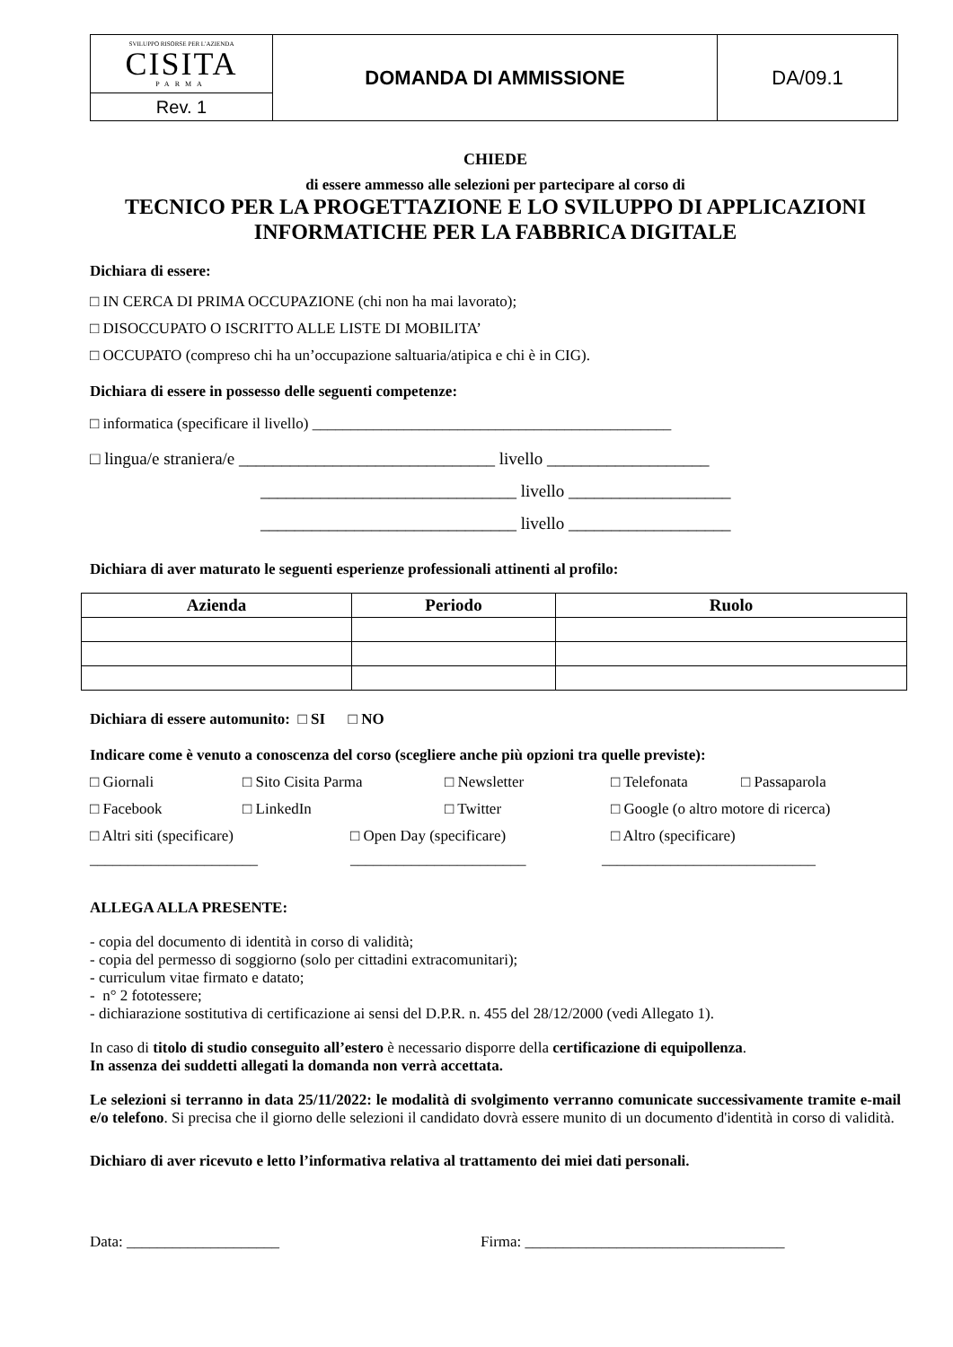| SVILUPPO RISORSE PER L'AZIENDA CISITA PARMA | DOMANDA DI AMMISSIONE | DA/09.1 |
| Rev. 1 | | |
CHIEDE
di essere ammesso alle selezioni per partecipare al corso di
TECNICO PER LA PROGETTAZIONE E LO SVILUPPO DI APPLICAZIONI INFORMATICHE PER LA FABBRICA DIGITALE
Dichiara di essere:
□ IN CERCA DI PRIMA OCCUPAZIONE (chi non ha mai lavorato);
□ DISOCCUPATO O ISCRITTO ALLE LISTE DI MOBILITA’
□ OCCUPATO (compreso chi ha un’occupazione saltuaria/atipica e chi è in CIG).
Dichiara di essere in possesso delle seguenti competenze:
□ informatica (specificare il livello) _______________________________________________
□ lingua/e straniera/e ______________________________ livello ___________________
______________________________ livello ___________________
______________________________ livello ___________________
Dichiara di aver maturato le seguenti esperienze professionali attinenti al profilo:
| Azienda | Periodo | Ruolo |
| --- | --- | --- |
Dichiara di essere automunito: □ SI □ NO
Indicare come è venuto a conoscenza del corso (scegliere anche più opzioni tra quelle previste):
□ Giornali □ Sito Cisita Parma □ Newsletter □ Telefonata □ Passaparola
□ Facebook □ LinkedIn □ Twitter □ Google (o altro motore di ricerca)
□ Altri siti (specificare) □ Open Day (specificare) □ Altro (specificare)
______________________ _______________________ ____________________________
ALLEGA ALLA PRESENTE:
- copia del documento di identità in corso di validità;
- copia del permesso di soggiorno (solo per cittadini extracomunitari);
- curriculum vitae firmato e datato;
- n° 2 fototessere;
- dichiarazione sostitutiva di certificazione ai sensi del D.P.R. n. 455 del 28/12/2000 (vedi Allegato 1).
In caso di titolo di studio conseguito all’estero è necessario disporre della certificazione di equipollenza.
In assenza dei suddetti allegati la domanda non verrà accettata.
Le selezioni si terranno in data 25/11/2022: le modalità di svolgimento verranno comunicate successivamente tramite e-mail e/o telefono. Si precisa che il giorno delle selezioni il candidato dovrà essere munito di un documento d'identità in corso di validità.
Dichiaro di aver ricevuto e letto l’informativa relativa al trattamento dei miei dati personali.
Data: ____________________ Firma: __________________________________